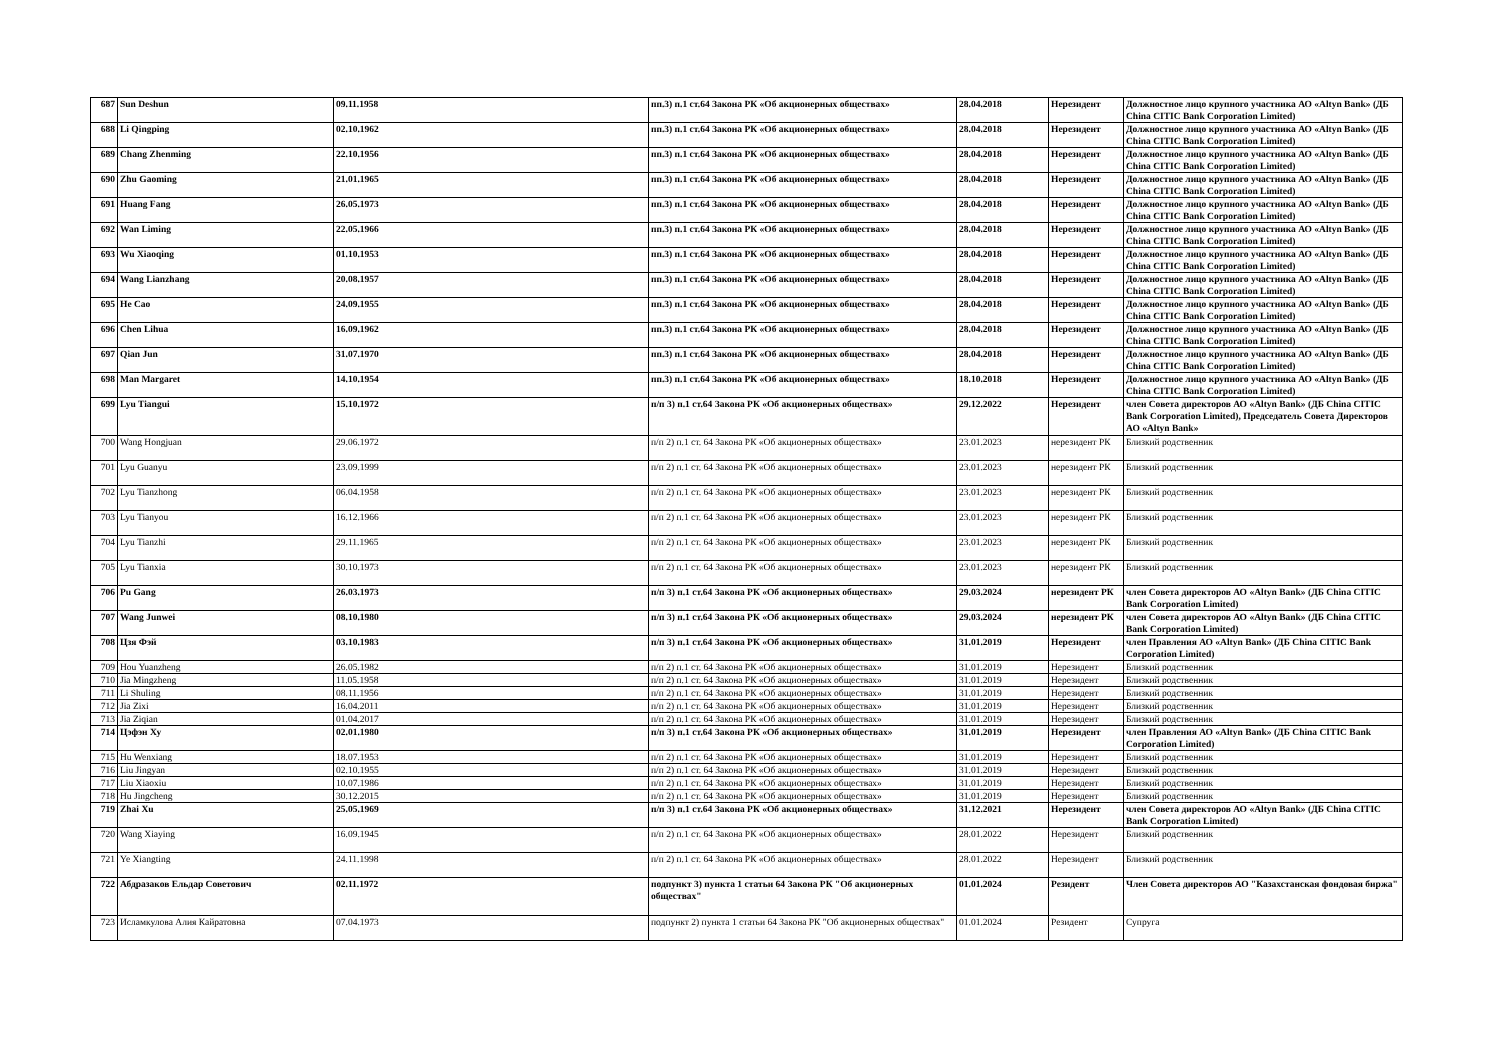| 687 | Sun Deshun | 09.11.1958 | пп.3) п.1 ст.64 Закона РК «Об акционерных обществах» | 28.04.2018 | Нерезидент | Должностное лицо крупного участника АО «Altyn Bank» (ДБ China CITIC Bank Corporation Limited) |
| 688 | Li Qingping | 02.10.1962 | пп.3) п.1 ст.64 Закона РК «Об акционерных обществах» | 28.04.2018 | Нерезидент | Должностное лицо крупного участника АО «Altyn Bank» (ДБ China CITIC Bank Corporation Limited) |
| 689 | Chang Zhenming | 22.10.1956 | пп.3) п.1 ст.64 Закона РК «Об акционерных обществах» | 28.04.2018 | Нерезидент | Должностное лицо крупного участника АО «Altyn Bank» (ДБ China CITIC Bank Corporation Limited) |
| 690 | Zhu Gaoming | 21.01.1965 | пп.3) п.1 ст.64 Закона РК «Об акционерных обществах» | 28.04.2018 | Нерезидент | Должностное лицо крупного участника АО «Altyn Bank» (ДБ China CITIC Bank Corporation Limited) |
| 691 | Huang Fang | 26.05.1973 | пп.3) п.1 ст.64 Закона РК «Об акционерных обществах» | 28.04.2018 | Нерезидент | Должностное лицо крупного участника АО «Altyn Bank» (ДБ China CITIC Bank Corporation Limited) |
| 692 | Wan Liming | 22.05.1966 | пп.3) п.1 ст.64 Закона РК «Об акционерных обществах» | 28.04.2018 | Нерезидент | Должностное лицо крупного участника АО «Altyn Bank» (ДБ China CITIC Bank Corporation Limited) |
| 693 | Wu Xiaoqing | 01.10.1953 | пп.3) п.1 ст.64 Закона РК «Об акционерных обществах» | 28.04.2018 | Нерезидент | Должностное лицо крупного участника АО «Altyn Bank» (ДБ China CITIC Bank Corporation Limited) |
| 694 | Wang Lianzhang | 20.08.1957 | пп.3) п.1 ст.64 Закона РК «Об акционерных обществах» | 28.04.2018 | Нерезидент | Должностное лицо крупного участника АО «Altyn Bank» (ДБ China CITIC Bank Corporation Limited) |
| 695 | He Cao | 24.09.1955 | пп.3) п.1 ст.64 Закона РК «Об акционерных обществах» | 28.04.2018 | Нерезидент | Должностное лицо крупного участника АО «Altyn Bank» (ДБ China CITIC Bank Corporation Limited) |
| 696 | Chen Lihua | 16.09.1962 | пп.3) п.1 ст.64 Закона РК «Об акционерных обществах» | 28.04.2018 | Нерезидент | Должностное лицо крупного участника АО «Altyn Bank» (ДБ China CITIC Bank Corporation Limited) |
| 697 | Qian Jun | 31.07.1970 | пп.3) п.1 ст.64 Закона РК «Об акционерных обществах» | 28.04.2018 | Нерезидент | Должностное лицо крупного участника АО «Altyn Bank» (ДБ China CITIC Bank Corporation Limited) |
| 698 | Man Margaret | 14.10.1954 | пп.3) п.1 ст.64 Закона РК «Об акционерных обществах» | 18.10.2018 | Нерезидент | Должностное лицо крупного участника АО «Altyn Bank» (ДБ China CITIC Bank Corporation Limited) |
| 699 | Lyu Tiangui | 15.10.1972 | п/п 3) п.1 ст.64 Закона РК «Об акционерных обществах» | 29.12.2022 | Нерезидент | член Совета директоров АО «Altyn Bank» (ДБ China CITIC Bank Corporation Limited), Председатель Совета Директоров АО «Altyn Bank» |
| 700 | Wang Hongjuan | 29.06.1972 | п/п 2) п.1 ст. 64 Закона РК «Об акционерных обществах» | 23.01.2023 | нерезидент РК | Близкий родственник |
| 701 | Lyu Guanyu | 23.09.1999 | п/п 2) п.1 ст. 64 Закона РК «Об акционерных обществах» | 23.01.2023 | нерезидент РК | Близкий родственник |
| 702 | Lyu Tianzhong | 06.04.1958 | п/п 2) п.1 ст. 64 Закона РК «Об акционерных обществах» | 23.01.2023 | нерезидент РК | Близкий родственник |
| 703 | Lyu Tianyou | 16.12.1966 | п/п 2) п.1 ст. 64 Закона РК «Об акционерных обществах» | 23.01.2023 | нерезидент РК | Близкий родственник |
| 704 | Lyu Tianzhi | 29.11.1965 | п/п 2) п.1 ст. 64 Закона РК «Об акционерных обществах» | 23.01.2023 | нерезидент РК | Близкий родственник |
| 705 | Lyu Tianxia | 30.10.1973 | п/п 2) п.1 ст. 64 Закона РК «Об акционерных обществах» | 23.01.2023 | нерезидент РК | Близкий родственник |
| 706 | Pu Gang | 26.03.1973 | п/п 3) п.1 ст.64 Закона РК «Об акционерных обществах» | 29.03.2024 | нерезидент РК | член Совета директоров АО «Altyn Bank» (ДБ China CITIC Bank Corporation Limited) |
| 707 | Wang Junwei | 08.10.1980 | п/п 3) п.1 ст.64 Закона РК «Об акционерных обществах» | 29.03.2024 | нерезидент РК | член Совета директоров АО «Altyn Bank» (ДБ China CITIC Bank Corporation Limited) |
| 708 | Цзя Фэй | 03.10.1983 | п/п 3) п.1 ст.64 Закона РК «Об акционерных обществах» | 31.01.2019 | Нерезидент | член Правления АО «Altyn Bank» (ДБ China CITIC Bank Corporation Limited) |
| 709 | Hou Yuanzheng | 26.05.1982 | п/п 2) п.1 ст. 64 Закона РК «Об акционерных обществах» | 31.01.2019 | Нерезидент | Близкий родственник |
| 710 | Jia Mingzheng | 11.05.1958 | п/п 2) п.1 ст. 64 Закона РК «Об акционерных обществах» | 31.01.2019 | Нерезидент | Близкий родственник |
| 711 | Li Shuling | 08.11.1956 | п/п 2) п.1 ст. 64 Закона РК «Об акционерных обществах» | 31.01.2019 | Нерезидент | Близкий родственник |
| 712 | Jia Zixi | 16.04.2011 | п/п 2) п.1 ст. 64 Закона РК «Об акционерных обществах» | 31.01.2019 | Нерезидент | Близкий родственник |
| 713 | Jia Ziqian | 01.04.2017 | п/п 2) п.1 ст. 64 Закона РК «Об акционерных обществах» | 31.01.2019 | Нерезидент | Близкий родственник |
| 714 | Цэфэн Ху | 02.01.1980 | п/п 3) п.1 ст.64 Закона РК «Об акционерных обществах» | 31.01.2019 | Нерезидент | член Правления АО «Altyn Bank» (ДБ China CITIC Bank Corporation Limited) |
| 715 | Hu Wenxiang | 18.07.1953 | п/п 2) п.1 ст. 64 Закона РК «Об акционерных обществах» | 31.01.2019 | Нерезидент | Близкий родственник |
| 716 | Liu Jingyan | 02.10.1955 | п/п 2) п.1 ст. 64 Закона РК «Об акционерных обществах» | 31.01.2019 | Нерезидент | Близкий родственник |
| 717 | Liu Xiaoxiu | 10.07.1986 | п/п 2) п.1 ст. 64 Закона РК «Об акционерных обществах» | 31.01.2019 | Нерезидент | Близкий родственник |
| 718 | Hu Jingcheng | 30.12.2015 | п/п 2) п.1 ст. 64 Закона РК «Об акционерных обществах» | 31.01.2019 | Нерезидент | Близкий родственник |
| 719 | Zhai Xu | 25.05.1969 | п/п 3) п.1 ст.64 Закона РК «Об акционерных обществах» | 31.12.2021 | Нерезидент | член Совета директоров АО «Altyn Bank» (ДБ China CITIC Bank Corporation Limited) |
| 720 | Wang Xiaying | 16.09.1945 | п/п 2) п.1 ст. 64 Закона РК «Об акционерных обществах» | 28.01.2022 | Нерезидент | Близкий родственник |
| 721 | Ye Xiangting | 24.11.1998 | п/п 2) п.1 ст. 64 Закона РК «Об акционерных обществах» | 28.01.2022 | Нерезидент | Близкий родственник |
| 722 | Абдразаков Ельдар Советович | 02.11.1972 | подпункт 3) пункта 1 статьи 64 Закона РК "Об акционерных обществах" | 01.01.2024 | Резидент | Член Совета директоров АО "Казахстанская фондовая биржа" |
| 723 | Исламкулова Алия Кайратовна | 07.04.1973 | подпункт 2) пункта 1 статьи 64 Закона РК "Об акционерных обществах" | 01.01.2024 | Резидент | Супруга |